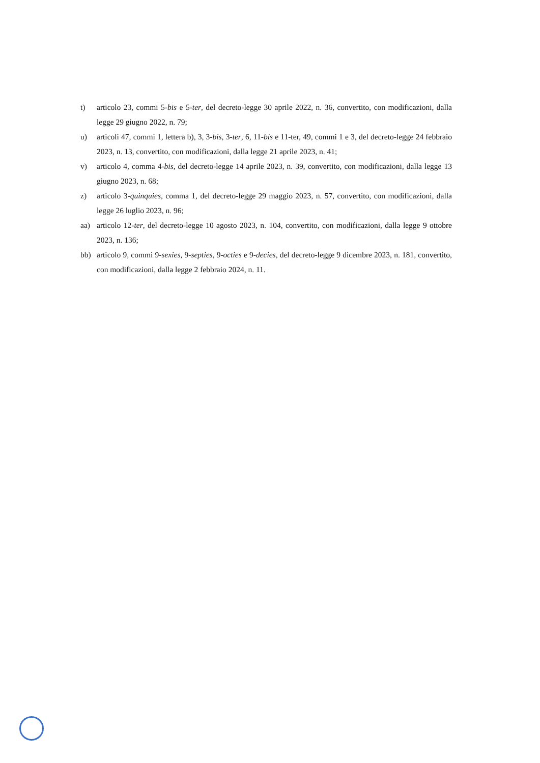t) articolo 23, commi 5-bis e 5-ter, del decreto-legge 30 aprile 2022, n. 36, convertito, con modificazioni, dalla legge 29 giugno 2022, n. 79;
u) articoli 47, commi 1, lettera b), 3, 3-bis, 3-ter, 6, 11-bis e 11-ter, 49, commi 1 e 3, del decreto-legge 24 febbraio 2023, n. 13, convertito, con modificazioni, dalla legge 21 aprile 2023, n. 41;
v) articolo 4, comma 4-bis, del decreto-legge 14 aprile 2023, n. 39, convertito, con modificazioni, dalla legge 13 giugno 2023, n. 68;
z) articolo 3-quinquies, comma 1, del decreto-legge 29 maggio 2023, n. 57, convertito, con modificazioni, dalla legge 26 luglio 2023, n. 96;
aa) articolo 12-ter, del decreto-legge 10 agosto 2023, n. 104, convertito, con modificazioni, dalla legge 9 ottobre 2023, n. 136;
bb) articolo 9, commi 9-sexies, 9-septies, 9-octies e 9-decies, del decreto-legge 9 dicembre 2023, n. 181, convertito, con modificazioni, dalla legge 2 febbraio 2024, n. 11.